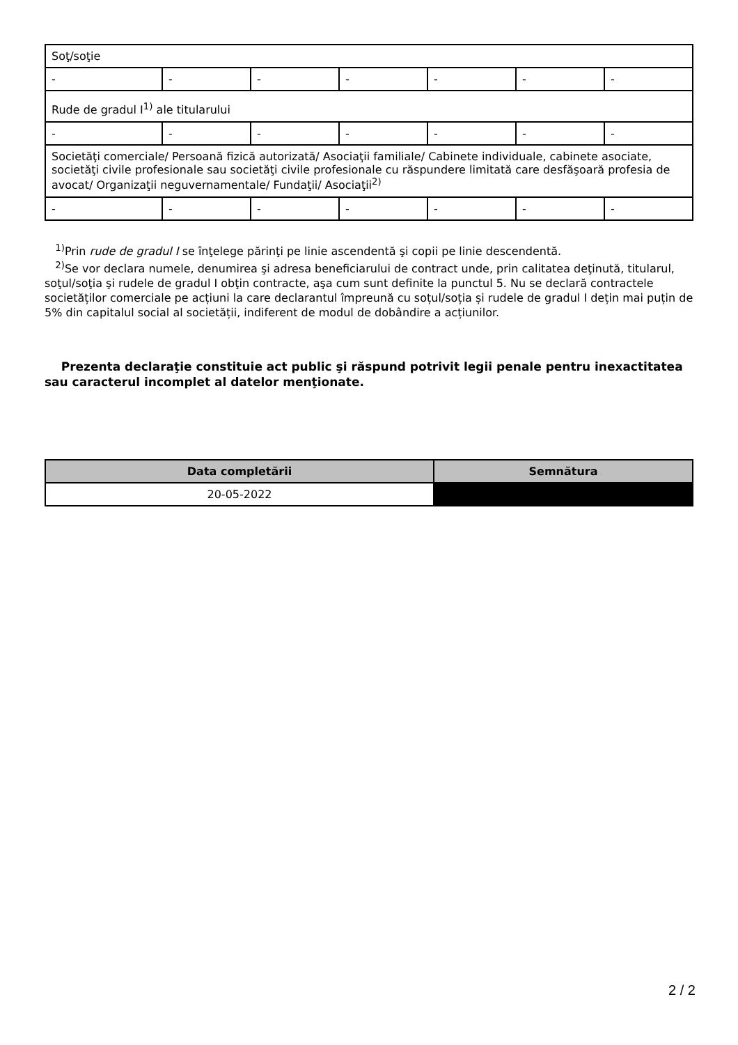| Soţ/soţie | | | | | | |
| - | - | - | - | - | - | - |
| Rude de gradul I<sup>1)</sup> ale titularului | | | | | | |
| - | - | - | - | - | - | - |
| Societăţi comerciale/ Persoană fizică autorizată/ Asociaţii familiale/ Cabinete individuale, cabinete asociate, societăţi civile profesionale sau societăţi civile profesionale cu răspundere limitată care desfăşoară profesia de avocat/ Organizaţii neguvernamentale/ Fundaţii/ Asociaţii<sup>2)</sup> | | | | | | |
| - | - | - | - | - | - | - |
<sup>1)</sup> Prin rude de gradul I se înţelege părinţi pe linie ascendentă şi copii pe linie descendentă.
<sup>2)</sup> Se vor declara numele, denumirea şi adresa beneficiarului de contract unde, prin calitatea deţinută, titularul, soţul/soţia şi rudele de gradul I obţin contracte, aşa cum sunt definite la punctul 5. Nu se declară contractele societăților comerciale pe acțiuni la care declarantul împreună cu soțul/soția și rudele de gradul I dețin mai puțin de 5% din capitalul social al societății, indiferent de modul de dobândire a acțiunilor.
Prezenta declaraţie constituie act public şi răspund potrivit legii penale pentru inexactitatea sau caracterul incomplet al datelor menţionate.
| Data completării | Semnătura |
| --- | --- |
| 20-05-2022 | |
2 / 2